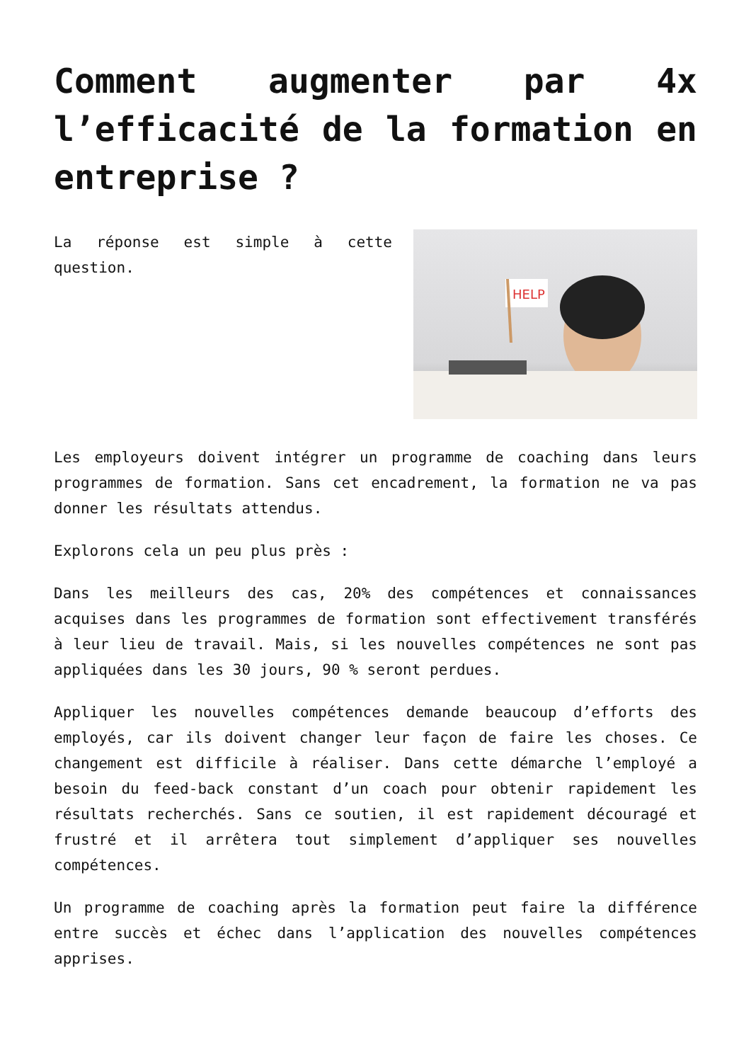Comment augmenter par 4x l’efficacité de la formation en entreprise ?
HELP
La réponse est simple à cette question.
Les employeurs doivent intégrer un programme de coaching dans leurs programmes de formation. Sans cet encadrement, la formation ne va pas donner les résultats attendus.
Explorons cela un peu plus près :
Dans les meilleurs des cas, 20% des compétences et connaissances acquises dans les programmes de formation sont effectivement transférés à leur lieu de travail. Mais, si les nouvelles compétences ne sont pas appliquées dans les 30 jours, 90 % seront perdues.
Appliquer les nouvelles compétences demande beaucoup d’efforts des employés, car ils doivent changer leur façon de faire les choses. Ce changement est difficile à réaliser. Dans cette démarche l’employé a besoin du feed-back constant d’un coach pour obtenir rapidement les résultats recherchés. Sans ce soutien, il est rapidement découragé et frustré et il arrêtera tout simplement d’appliquer ses nouvelles compétences.
Un programme de coaching après la formation peut faire la différence entre succès et échec dans l’application des nouvelles compétences apprises.